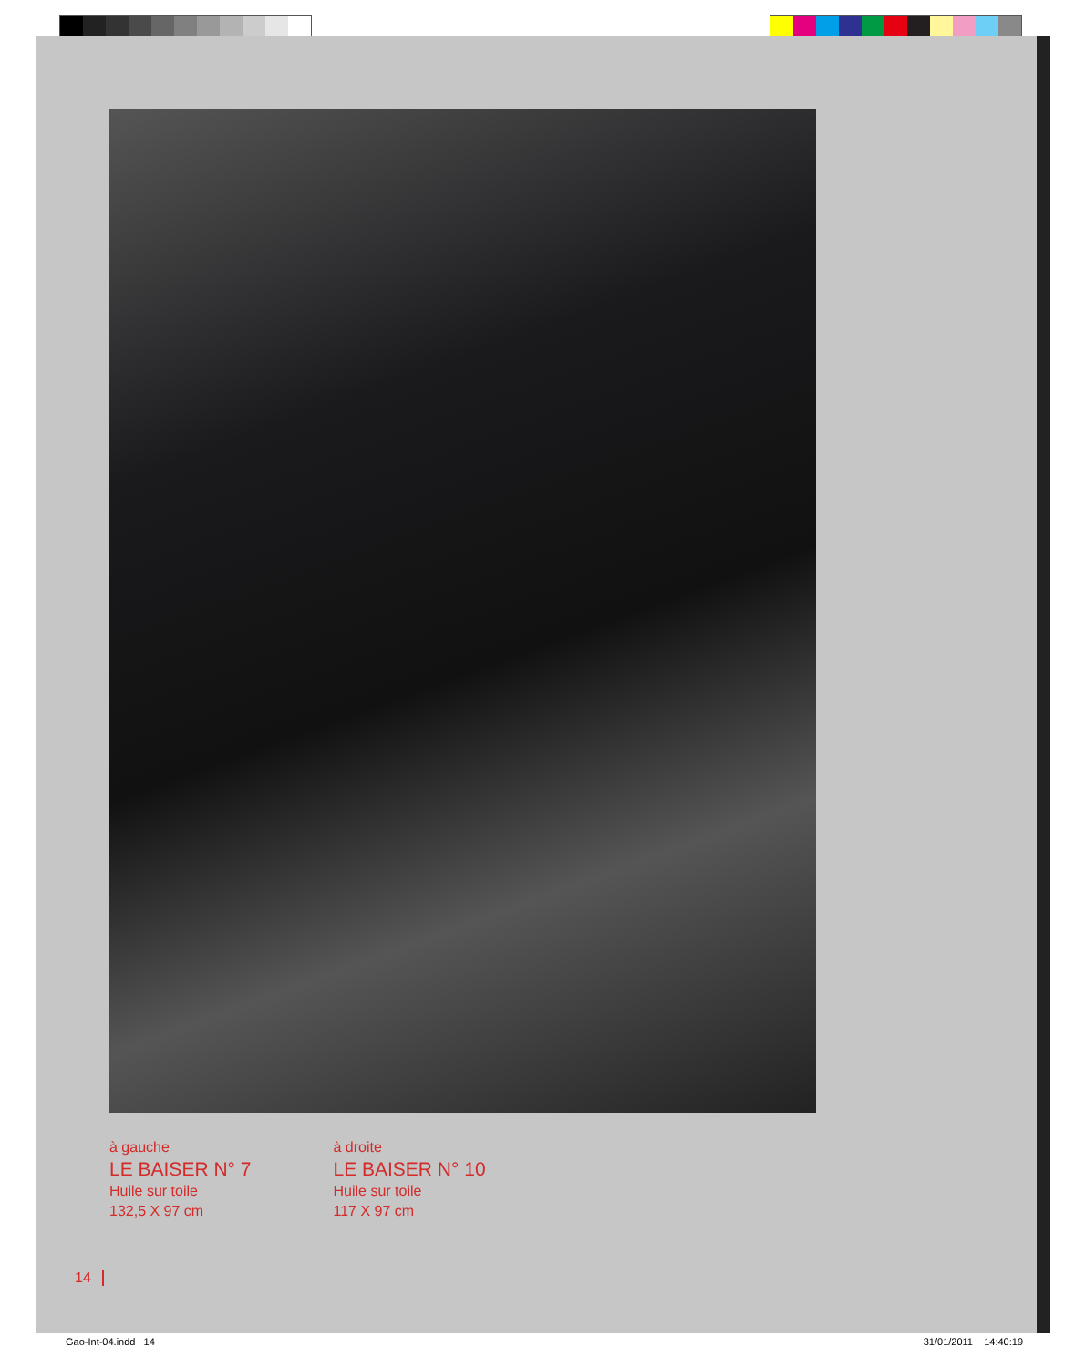à gauche
LE BAISER N° 7
Huile sur toile
132,5 X 97 cm
à droite
LE BAISER N° 10
Huile sur toile
117 X 97 cm
14
Gao-Int-04.indd 14 31/01/2011 14:40:19